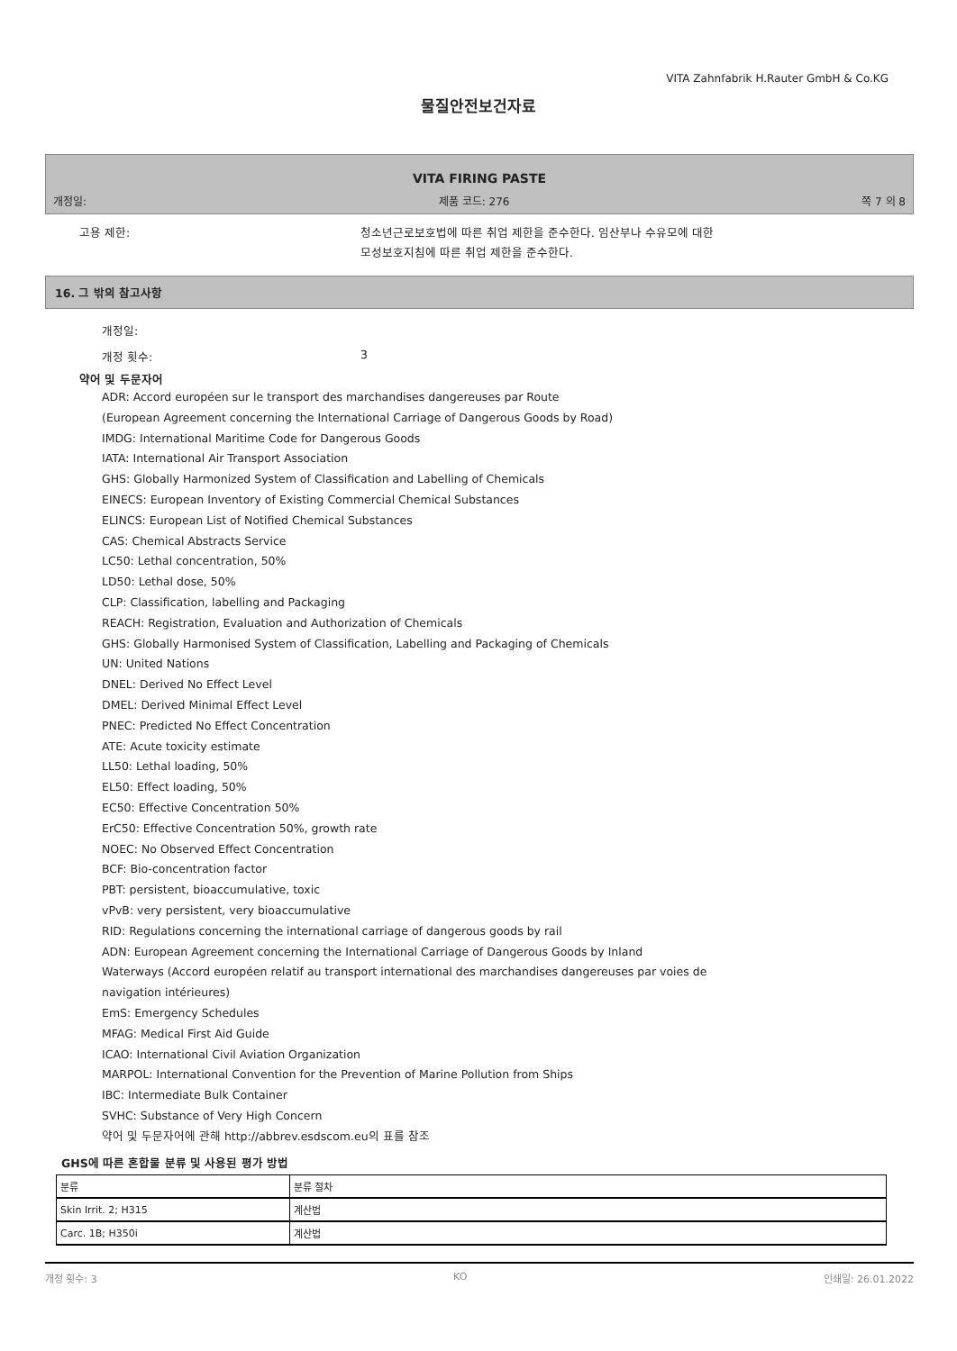VITA Zahnfabrik H.Rauter GmbH & Co.KG
물질안전보건자료
VITA FIRING PASTE
개정일: 제품 코드: 276 쪽 7 의 8
고용 제한:
청소년근로보호법에 따른 취업 제한을 준수한다. 임산부나 수유모에 대한
모성보호지침에 따른 취업 제한을 준수한다.
16. 그 밖의 참고사항
개정일:
개정 횟수: 3
약어 및 두문자어
ADR: Accord européen sur le transport des marchandises dangereuses par Route
(European Agreement concerning the International Carriage of Dangerous Goods by Road)
IMDG: International Maritime Code for Dangerous Goods
IATA: International Air Transport Association
GHS: Globally Harmonized System of Classification and Labelling of Chemicals
EINECS: European Inventory of Existing Commercial Chemical Substances
ELINCS: European List of Notified Chemical Substances
CAS: Chemical Abstracts Service
LC50: Lethal concentration, 50%
LD50: Lethal dose, 50%
CLP: Classification, labelling and Packaging
REACH: Registration, Evaluation and Authorization of Chemicals
GHS: Globally Harmonised System of Classification, Labelling and Packaging of Chemicals
UN: United Nations
DNEL: Derived No Effect Level
DMEL: Derived Minimal Effect Level
PNEC: Predicted No Effect Concentration
ATE: Acute toxicity estimate
LL50: Lethal loading, 50%
EL50: Effect loading, 50%
EC50: Effective Concentration 50%
ErC50: Effective Concentration 50%, growth rate
NOEC: No Observed Effect Concentration
BCF: Bio-concentration factor
PBT: persistent, bioaccumulative, toxic
vPvB: very persistent, very bioaccumulative
RID: Regulations concerning the international carriage of dangerous goods by rail
ADN: European Agreement concerning the International Carriage of Dangerous Goods by Inland
Waterways (Accord européen relatif au transport international des marchandises dangereuses par voies de
navigation intérieures)
EmS: Emergency Schedules
MFAG: Medical First Aid Guide
ICAO: International Civil Aviation Organization
MARPOL: International Convention for the Prevention of Marine Pollution from Ships
IBC: Intermediate Bulk Container
SVHC: Substance of Very High Concern
약어 및 두문자어에 관해 http://abbrev.esdscom.eu의 표를 참조
GHS에 따른 혼합물 분류 및 사용된 평가 방법
| 분류 | 분류 절차 |
| Skin Irrit. 2; H315 | 계산법 |
| Carc. 1B; H350i | 계산법 |
개정 횟수: 3 KO 인쇄일: 26.01.2022